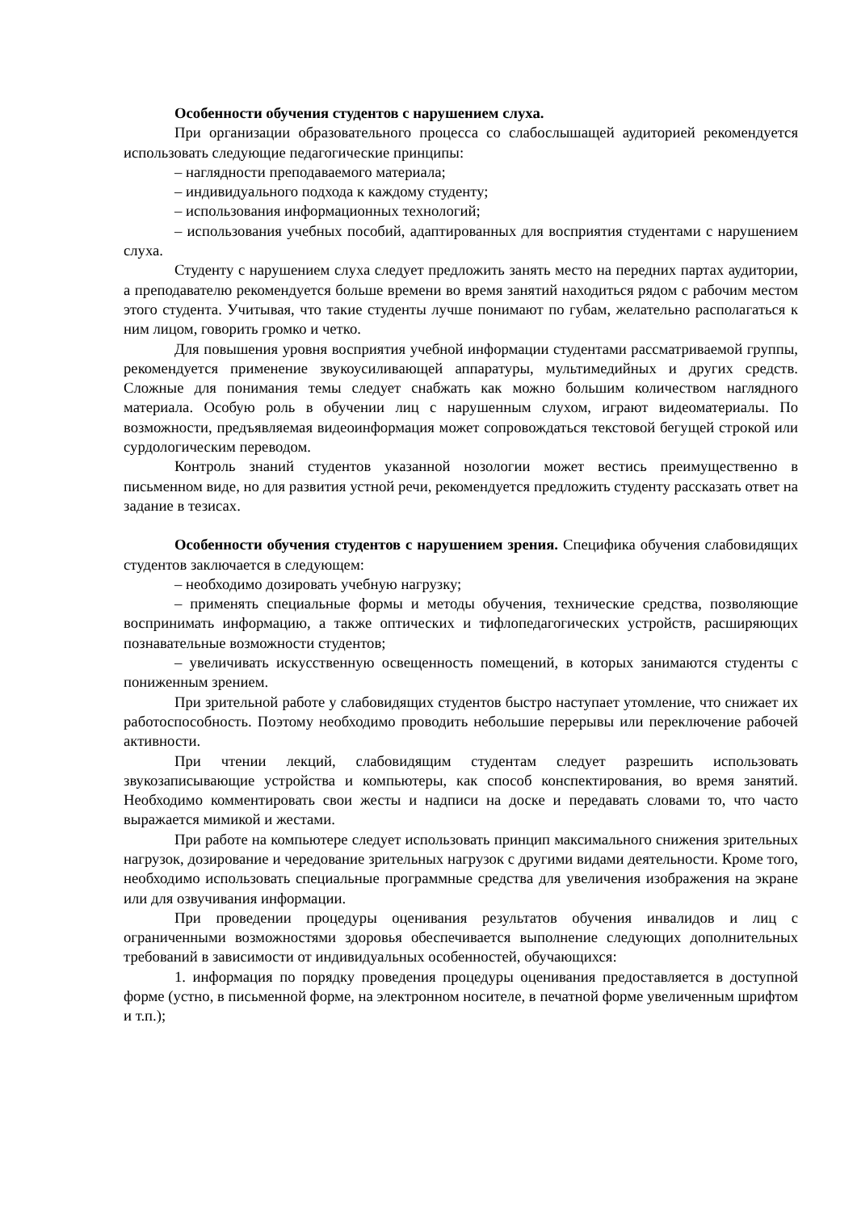Особенности обучения студентов с нарушением слуха.
При организации образовательного процесса со слабослышащей аудиторией рекомендуется использовать следующие педагогические принципы:
– наглядности преподаваемого материала;
– индивидуального подхода к каждому студенту;
– использования информационных технологий;
– использования учебных пособий, адаптированных для восприятия студентами с нарушением слуха.
Студенту с нарушением слуха следует предложить занять место на передних партах аудитории, а преподавателю рекомендуется больше времени во время занятий находиться рядом с рабочим местом этого студента. Учитывая, что такие студенты лучше понимают по губам, желательно располагаться к ним лицом, говорить громко и четко.
Для повышения уровня восприятия учебной информации студентами рассматриваемой группы, рекомендуется применение звукоусиливающей аппаратуры, мультимедийных и других средств. Сложные для понимания темы следует снабжать как можно большим количеством наглядного материала. Особую роль в обучении лиц с нарушенным слухом, играют видеоматериалы. По возможности, предъявляемая видеоинформация может сопровождаться текстовой бегущей строкой или сурдологическим переводом.
Контроль знаний студентов указанной нозологии может вестись преимущественно в письменном виде, но для развития устной речи, рекомендуется предложить студенту рассказать ответ на задание в тезисах.
Особенности обучения студентов с нарушением зрения. Специфика обучения слабовидящих студентов заключается в следующем:
– необходимо дозировать учебную нагрузку;
– применять специальные формы и методы обучения, технические средства, позволяющие воспринимать информацию, а также оптических и тифлопедагогических устройств, расширяющих познавательные возможности студентов;
– увеличивать искусственную освещенность помещений, в которых занимаются студенты с пониженным зрением.
При зрительной работе у слабовидящих студентов быстро наступает утомление, что снижает их работоспособность. Поэтому необходимо проводить небольшие перерывы или переключение рабочей активности.
При чтении лекций, слабовидящим студентам следует разрешить использовать звукозаписывающие устройства и компьютеры, как способ конспектирования, во время занятий. Необходимо комментировать свои жесты и надписи на доске и передавать словами то, что часто выражается мимикой и жестами.
При работе на компьютере следует использовать принцип максимального снижения зрительных нагрузок, дозирование и чередование зрительных нагрузок с другими видами деятельности. Кроме того, необходимо использовать специальные программные средства для увеличения изображения на экране или для озвучивания информации.
При проведении процедуры оценивания результатов обучения инвалидов и лиц с ограниченными возможностями здоровья обеспечивается выполнение следующих дополнительных требований в зависимости от индивидуальных особенностей, обучающихся:
1. информация по порядку проведения процедуры оценивания предоставляется в доступной форме (устно, в письменной форме, на электронном носителе, в печатной форме увеличенным шрифтом и т.п.);